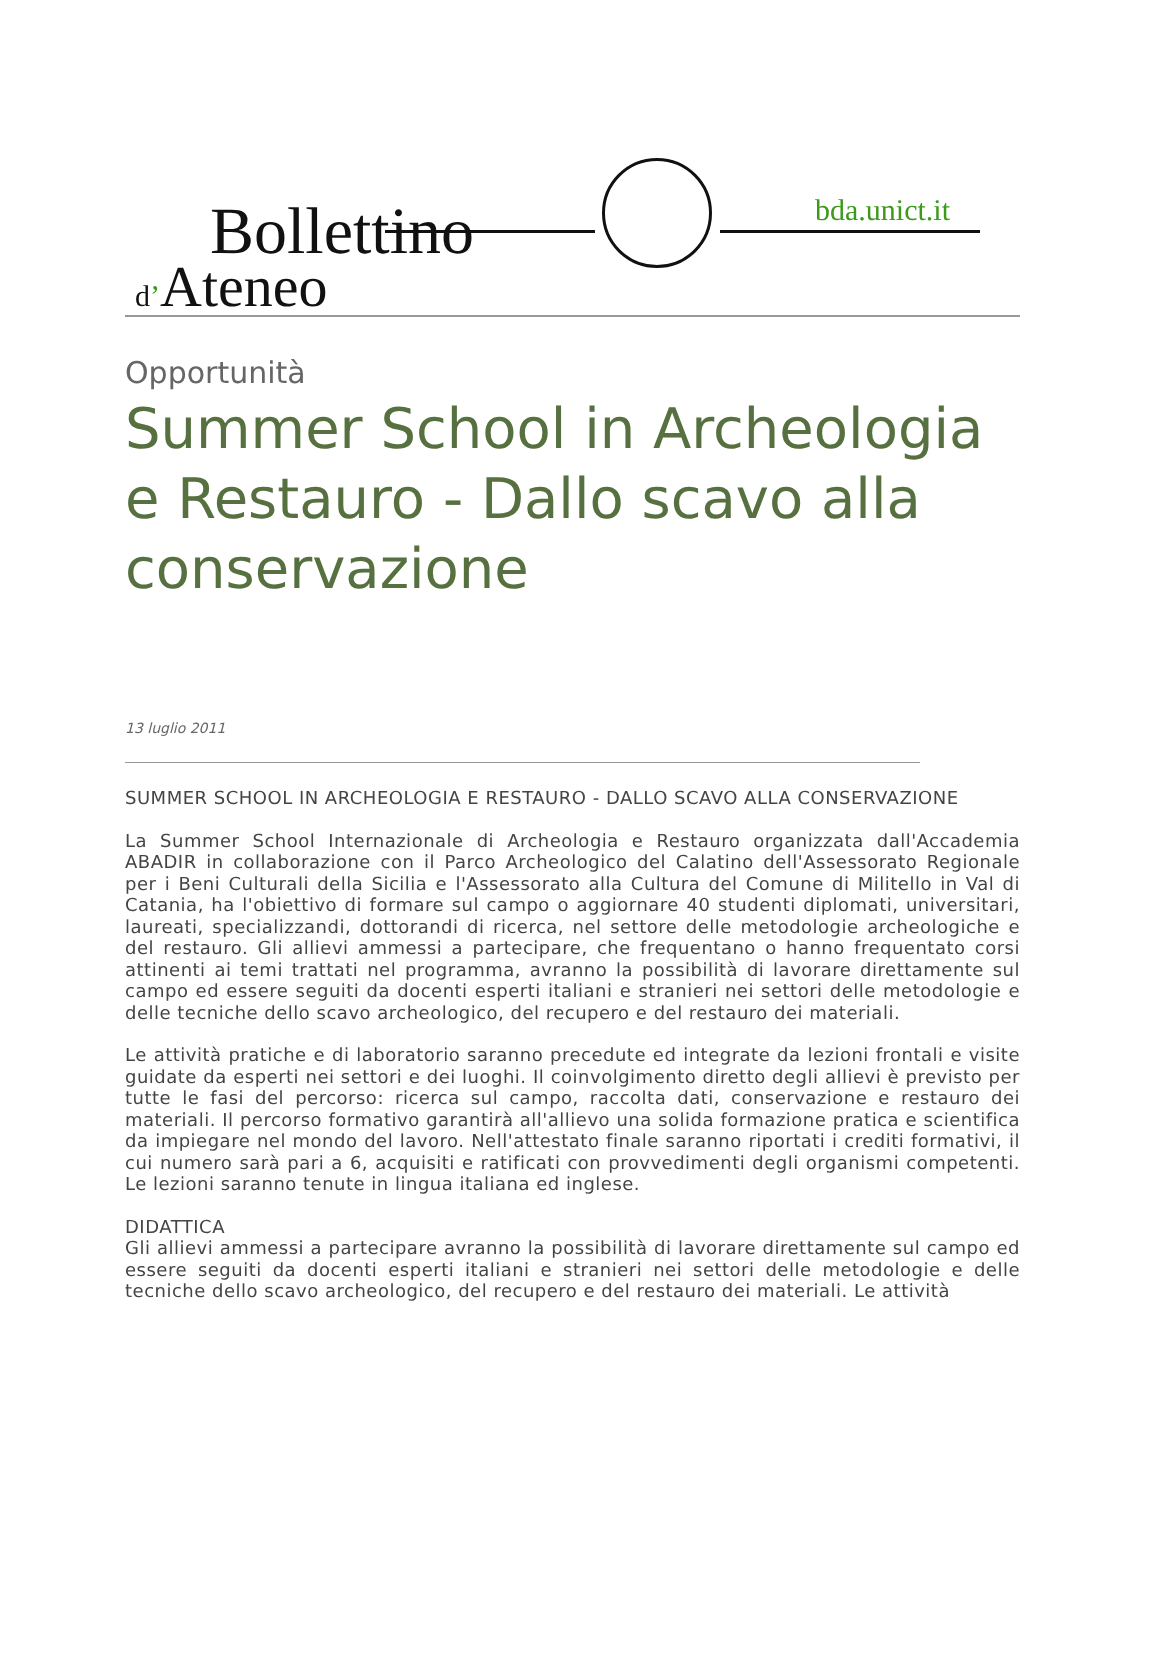Bollettino
d’Ateneo
bda.unict.it
Opportunità
Summer School in Archeologia e Restauro - Dallo scavo alla conservazione
13 luglio 2011
SUMMER SCHOOL IN ARCHEOLOGIA E RESTAURO - DALLO SCAVO ALLA CONSERVAZIONE
La Summer School Internazionale di Archeologia e Restauro organizzata dall'Accademia ABADIR in collaborazione con il Parco Archeologico del Calatino dell'Assessorato Regionale per i Beni Culturali della Sicilia e l'Assessorato alla Cultura del Comune di Militello in Val di Catania, ha l'obiettivo di formare sul campo o aggiornare 40 studenti diplomati, universitari, laureati, specializzandi, dottorandi di ricerca, nel settore delle metodologie archeologiche e del restauro. Gli allievi ammessi a partecipare, che frequentano o hanno frequentato corsi attinenti ai temi trattati nel programma, avranno la possibilità di lavorare direttamente sul campo ed essere seguiti da docenti esperti italiani e stranieri nei settori delle metodologie e delle tecniche dello scavo archeologico, del recupero e del restauro dei materiali.
Le attività pratiche e di laboratorio saranno precedute ed integrate da lezioni frontali e visite guidate da esperti nei settori e dei luoghi. Il coinvolgimento diretto degli allievi è previsto per tutte le fasi del percorso: ricerca sul campo, raccolta dati, conservazione e restauro dei materiali. Il percorso formativo garantirà all'allievo una solida formazione pratica e scientifica da impiegare nel mondo del lavoro. Nell'attestato finale saranno riportati i crediti formativi, il cui numero sarà pari a 6, acquisiti e ratificati con provvedimenti degli organismi competenti. Le lezioni saranno tenute in lingua italiana ed inglese.
DIDATTICA
Gli allievi ammessi a partecipare avranno la possibilità di lavorare direttamente sul campo ed essere seguiti da docenti esperti italiani e stranieri nei settori delle metodologie e delle tecniche dello scavo archeologico, del recupero e del restauro dei materiali. Le attività